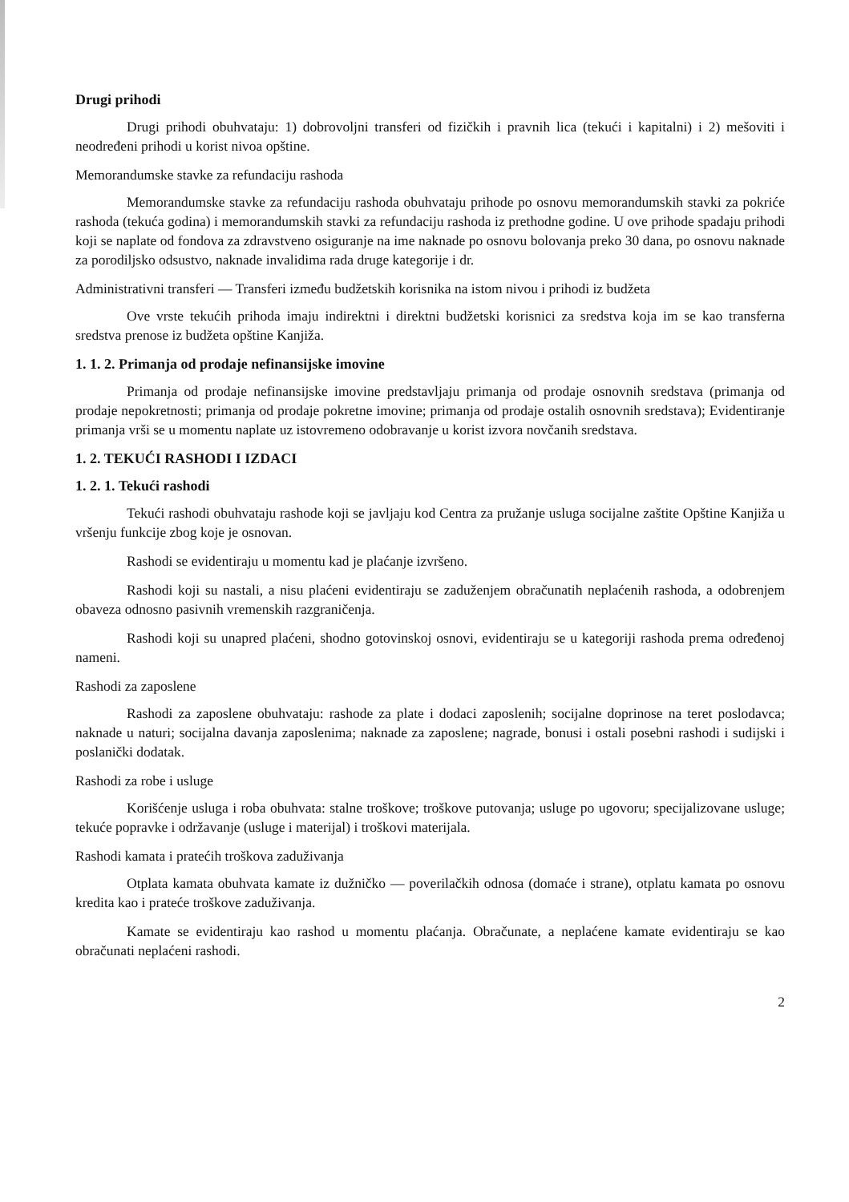Drugi prihodi
Drugi prihodi obuhvataju: 1) dobrovoljni transferi od fizičkih i pravnih lica (tekući i kapitalni) i 2) mešoviti i neodređeni prihodi u korist nivoa opštine.
Memorandumske stavke za refundaciju rashoda
Memorandumske stavke za refundaciju rashoda obuhvataju prihode po osnovu memorandumskih stavki za pokriće rashoda (tekuća godina) i memorandumskih stavki za refundaciju rashoda iz prethodne godine. U ove prihode spadaju prihodi koji se naplate od fondova za zdravstveno osiguranje na ime naknade po osnovu bolovanja preko 30 dana, po osnovu naknade za porodiljsko odsustvo, naknade invalidima rada druge kategorije i dr.
Administrativni transferi — Transferi između budžetskih korisnika na istom nivou i prihodi iz budžeta
Ove vrste tekućih prihoda imaju indirektni i direktni budžetski korisnici za sredstva koja im se kao transferna sredstva prenose iz budžeta opštine Kanjiža.
1. 1. 2. Primanja od prodaje nefinansijske imovine
Primanja od prodaje nefinansijske imovine predstavljaju primanja od prodaje osnovnih sredstava (primanja od prodaje nepokretnosti; primanja od prodaje pokretne imovine; primanja od prodaje ostalih osnovnih sredstava); Evidentiranje primanja vrši se u momentu naplate uz istovremeno odobravanje u korist izvora novčanih sredstava.
1. 2. TEKUĆI RASHODI I IZDACI
1. 2. 1. Tekući rashodi
Tekući rashodi obuhvataju rashode koji se javljaju kod Centra za pružanje usluga socijalne zaštite Opštine Kanjiža u vršenju funkcije zbog koje je osnovan.
Rashodi se evidentiraju u momentu kad je plaćanje izvršeno.
Rashodi koji su nastali, a nisu plaćeni evidentiraju se zaduženjem obračunatih neplaćenih rashoda, a odobrenjem obaveza odnosno pasivnih vremenskih razgraničenja.
Rashodi koji su unapred plaćeni, shodno gotovinskoj osnovi, evidentiraju se u kategoriji rashoda prema određenoj nameni.
Rashodi za zaposlene
Rashodi za zaposlene obuhvataju: rashode za plate i dodaci zaposlenih; socijalne doprinose na teret poslodavca; naknade u naturi; socijalna davanja zaposlenima; naknade za zaposlene; nagrade, bonusi i ostali posebni rashodi i sudijski i poslanički dodatak.
Rashodi za robe i usluge
Korišćenje usluga i roba obuhvata: stalne troškove; troškove putovanja; usluge po ugovoru; specijalizovane usluge; tekuće popravke i održavanje (usluge i materijal) i troškovi materijala.
Rashodi kamata i pratećih troškova zaduživanja
Otplata kamata obuhvata kamate iz dužničko — poverilačkih odnosa (domaće i strane), otplatu kamata po osnovu kredita kao i prateće troškove zaduživanja.
Kamate se evidentiraju kao rashod u momentu plaćanja. Obračunate, a neplaćene kamate evidentiraju se kao obračunati neplaćeni rashodi.
2